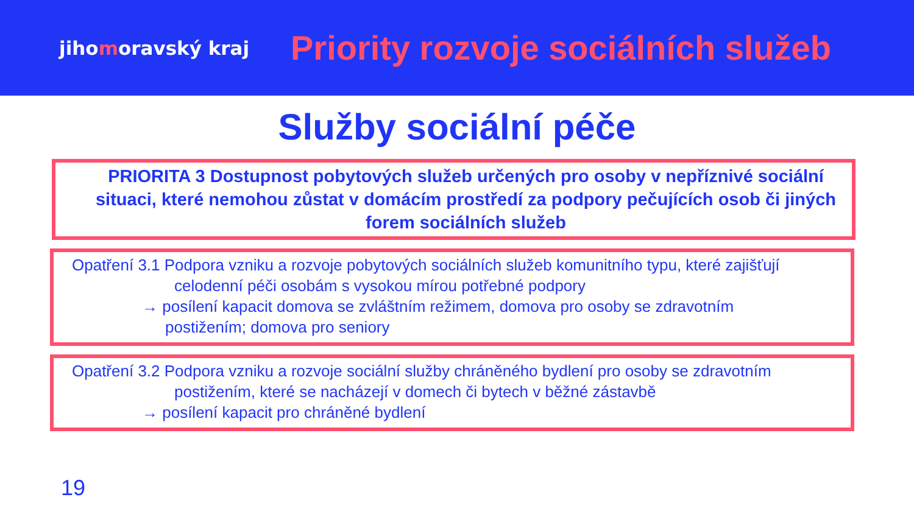jihomoravský kraj
Priority rozvoje sociálních služeb
Služby sociální péče
PRIORITA 3 Dostupnost pobytových služeb určených pro osoby v nepříznivé sociální situaci, které nemohou zůstat v domácím prostředí za podpory pečujících osob či jiných forem sociálních služeb
Opatření 3.1 Podpora vzniku a rozvoje pobytových sociálních služeb komunitního typu, které zajišťují
celodenní péči osobám s vysokou mírou potřebné podpory
→ posílení kapacit domova se zvláštním režimem, domova pro osoby se zdravotním
postižením; domova pro seniory
Opatření 3.2 Podpora vzniku a rozvoje sociální služby chráněného bydlení pro osoby se zdravotním
postižením, které se nacházejí v domech či bytech v běžné zástavbě
→ posílení kapacit pro chráněné bydlení
19